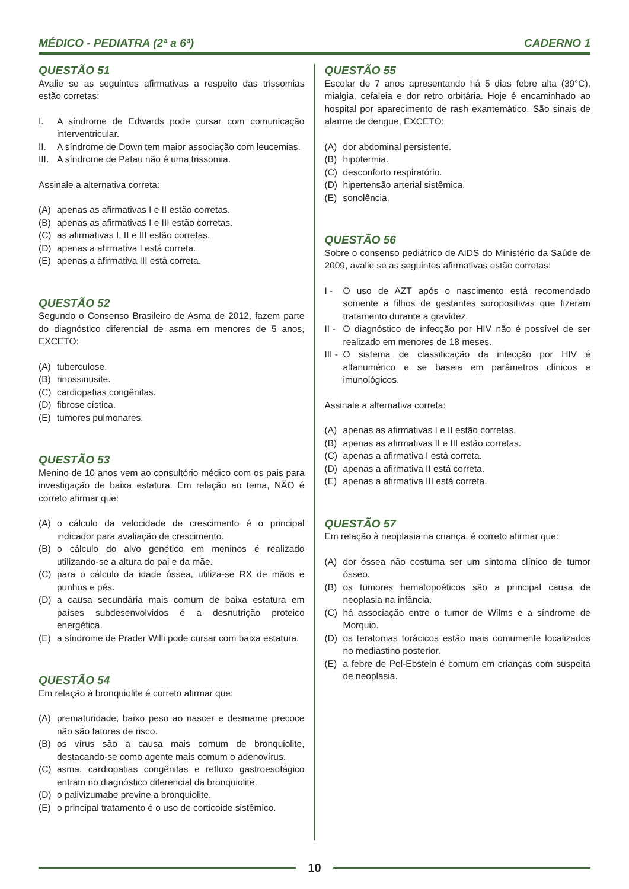MÉDICO - PEDIATRA (2ª a 6ª) CADERNO 1
QUESTÃO 51
Avalie se as seguintes afirmativas a respeito das trissomias estão corretas:
I. A síndrome de Edwards pode cursar com comunicação interventricular.
II. A síndrome de Down tem maior associação com leucemias.
III. A síndrome de Patau não é uma trissomia.
Assinale a alternativa correta:
(A) apenas as afirmativas I e II estão corretas.
(B) apenas as afirmativas I e III estão corretas.
(C) as afirmativas I, II e III estão corretas.
(D) apenas a afirmativa I está correta.
(E) apenas a afirmativa III está correta.
QUESTÃO 52
Segundo o Consenso Brasileiro de Asma de 2012, fazem parte do diagnóstico diferencial de asma em menores de 5 anos, EXCETO:
(A) tuberculose.
(B) rinossinusite.
(C) cardiopatias congênitas.
(D) fibrose cística.
(E) tumores pulmonares.
QUESTÃO 53
Menino de 10 anos vem ao consultório médico com os pais para investigação de baixa estatura. Em relação ao tema, NÃO é correto afirmar que:
(A) o cálculo da velocidade de crescimento é o principal indicador para avaliação de crescimento.
(B) o cálculo do alvo genético em meninos é realizado utilizando-se a altura do pai e da mãe.
(C) para o cálculo da idade óssea, utiliza-se RX de mãos e punhos e pés.
(D) a causa secundária mais comum de baixa estatura em países subdesenvolvidos é a desnutrição proteico energética.
(E) a síndrome de Prader Willi pode cursar com baixa estatura.
QUESTÃO 54
Em relação à bronquiolite é correto afirmar que:
(A) prematuridade, baixo peso ao nascer e desmame precoce não são fatores de risco.
(B) os vírus são a causa mais comum de bronquiolite, destacando-se como agente mais comum o adenovírus.
(C) asma, cardiopatias congênitas e refluxo gastroesofágico entram no diagnóstico diferencial da bronquiolite.
(D) o palivizumabe previne a bronquiolite.
(E) o principal tratamento é o uso de corticoide sistêmico.
QUESTÃO 55
Escolar de 7 anos apresentando há 5 dias febre alta (39°C), mialgia, cefaleia e dor retro orbitária. Hoje é encaminhado ao hospital por aparecimento de rash exantemático. São sinais de alarme de dengue, EXCETO:
(A) dor abdominal persistente.
(B) hipotermia.
(C) desconforto respiratório.
(D) hipertensão arterial sistêmica.
(E) sonolência.
QUESTÃO 56
Sobre o consenso pediátrico de AIDS do Ministério da Saúde de 2009, avalie se as seguintes afirmativas estão corretas:
I - O uso de AZT após o nascimento está recomendado somente a filhos de gestantes soropositivas que fizeram tratamento durante a gravidez.
II - O diagnóstico de infecção por HIV não é possível de ser realizado em menores de 18 meses.
III - O sistema de classificação da infecção por HIV é alfanumérico e se baseia em parâmetros clínicos e imunológicos.
Assinale a alternativa correta:
(A) apenas as afirmativas I e II estão corretas.
(B) apenas as afirmativas II e III estão corretas.
(C) apenas a afirmativa I está correta.
(D) apenas a afirmativa II está correta.
(E) apenas a afirmativa III está correta.
QUESTÃO 57
Em relação à neoplasia na criança, é correto afirmar que:
(A) dor óssea não costuma ser um sintoma clínico de tumor ósseo.
(B) os tumores hematopoéticos são a principal causa de neoplasia na infância.
(C) há associação entre o tumor de Wilms e a síndrome de Morquio.
(D) os teratomas torácicos estão mais comumente localizados no mediastino posterior.
(E) a febre de Pel-Ebstein é comum em crianças com suspeita de neoplasia.
10